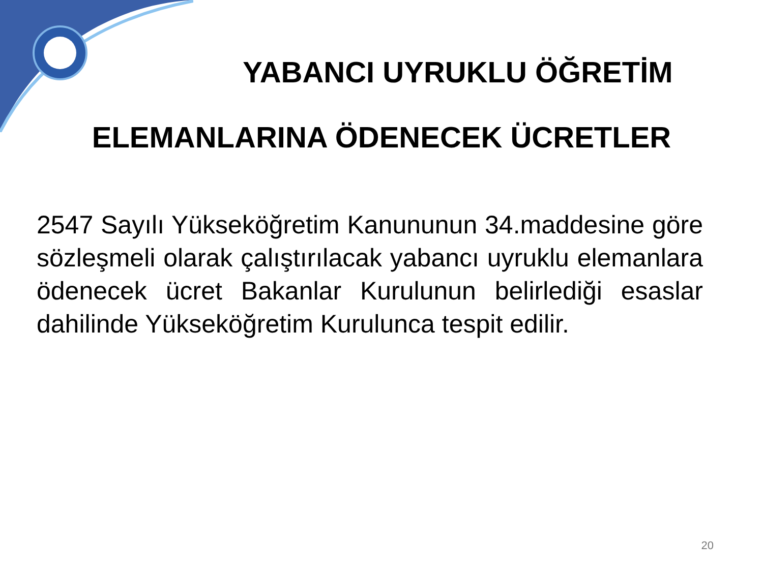YABANCI UYRUKLU ÖĞRETİM
ELEMANLARINA ÖDENECEK ÜCRETLER
2547 Sayılı Yükseköğretim Kanununun 34.maddesine göre sözleşmeli olarak çalıştırılacak yabancı uyruklu elemanlara ödenecek ücret Bakanlar Kurulunun belirlediği esaslar dahilinde Yükseköğretim Kurulunca tespit edilir.
20